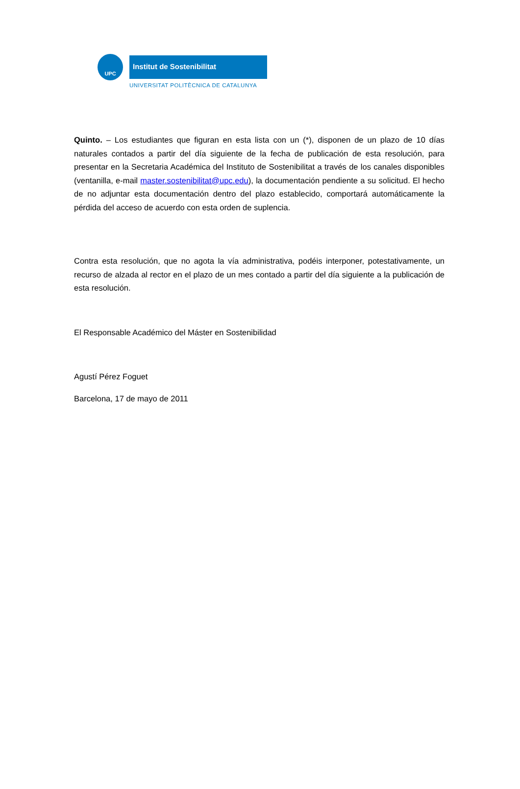UPC Institut de Sostenibilitat
UNIVERSITAT POLITÈCNICA DE CATALUNYA
Quinto. – Los estudiantes que figuran en esta lista con un (*), disponen de un plazo de 10 días naturales contados a partir del día siguiente de la fecha de publicación de esta resolución, para presentar en la Secretaria Académica del Instituto de Sostenibilitat a través de los canales disponibles (ventanilla, e-mail master.sostenibilitat@upc.edu), la documentación pendiente a su solicitud. El hecho de no adjuntar esta documentación dentro del plazo establecido, comportará automáticamente la pérdida del acceso de acuerdo con esta orden de suplencia.
Contra esta resolución, que no agota la vía administrativa, podéis interponer, potestativamente, un recurso de alzada al rector en el plazo de un mes contado a partir del día siguiente a la publicación de esta resolución.
El Responsable Académico del Máster en Sostenibilidad
Agustí Pérez Foguet
Barcelona, 17 de mayo de 2011